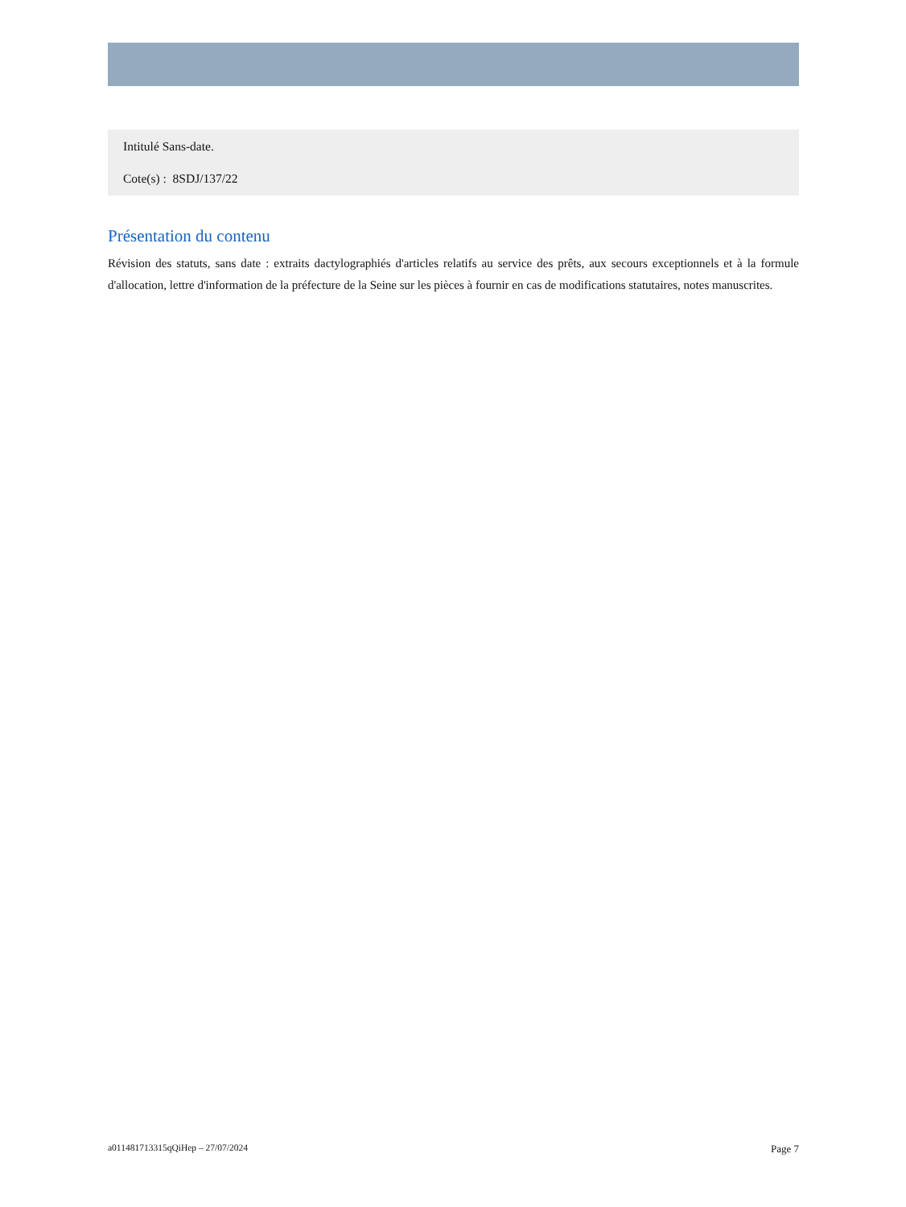Intitulé Sans-date.
Cote(s) : 8SDJ/137/22
Présentation du contenu
Révision des statuts, sans date : extraits dactylographiés d'articles relatifs au service des prêts, aux secours exceptionnels et à la formule d'allocation, lettre d'information de la préfecture de la Seine sur les pièces à fournir en cas de modifications statutaires, notes manuscrites.
a011481713315qQiHep – 27/07/2024 Page 7